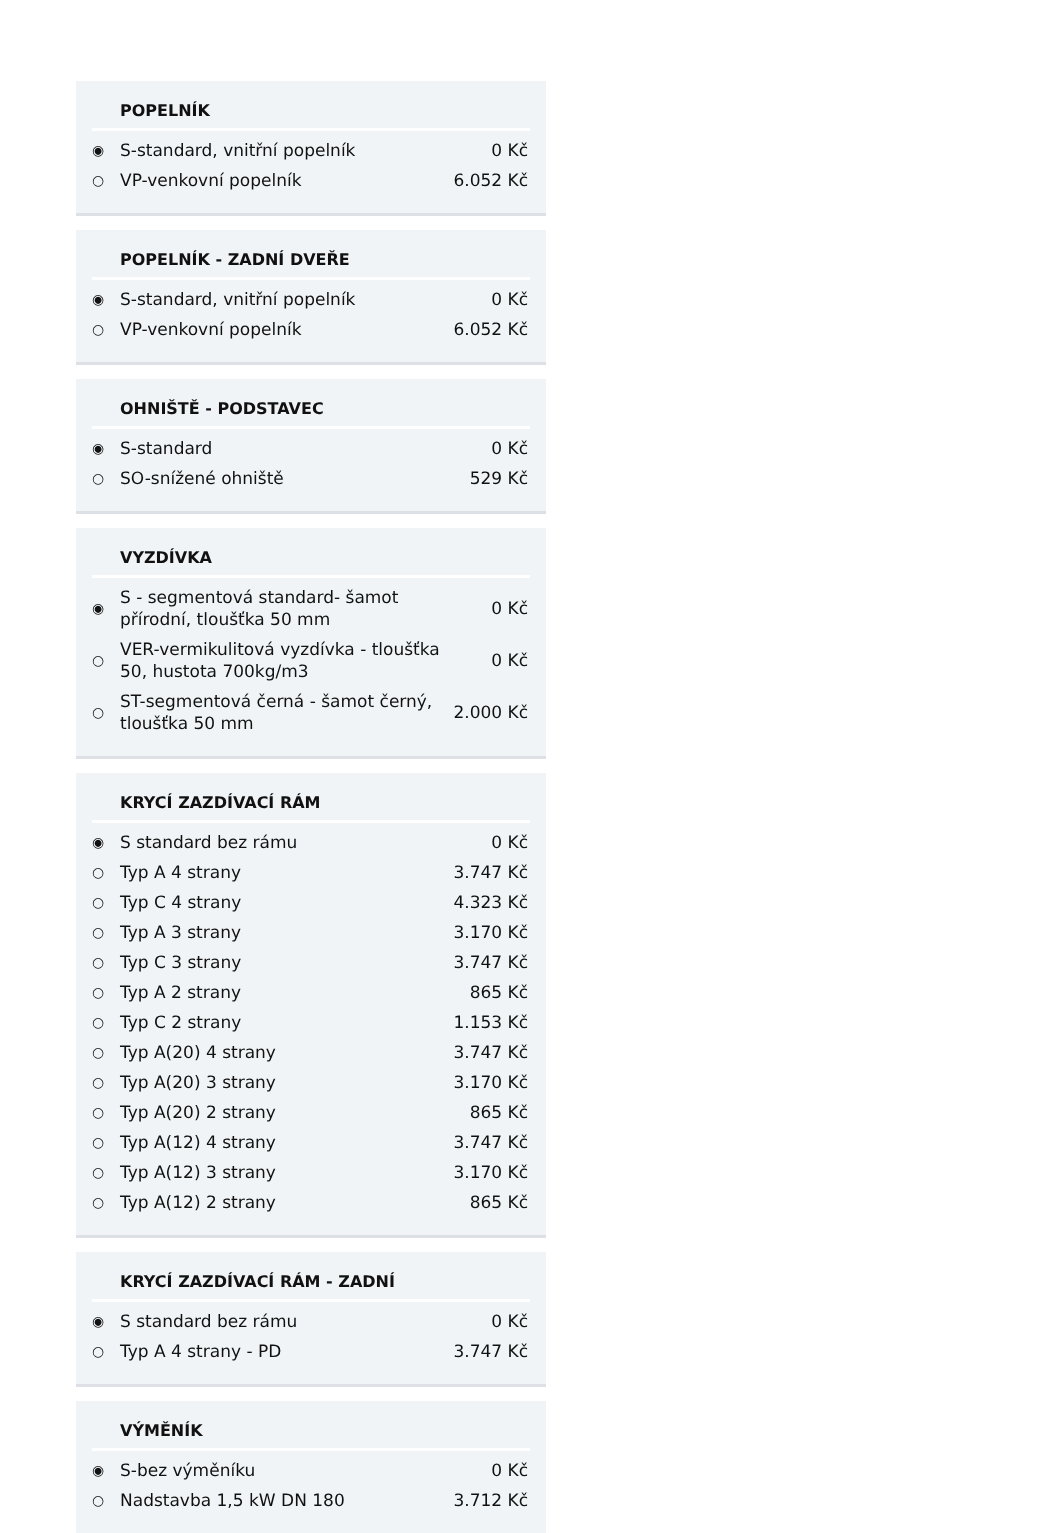| | POPELNÍK | |
| --- | --- | --- |
| ◉ | S-standard, vnitřní popelník | 0 Kč |
| ○ | VP-venkovní popelník | 6.052 Kč |
| | POPELNÍK - ZADNÍ DVEŘE | |
| --- | --- | --- |
| ◉ | S-standard, vnitřní popelník | 0 Kč |
| ○ | VP-venkovní popelník | 6.052 Kč |
| | OHNIŠTĚ - PODSTAVEC | |
| --- | --- | --- |
| ◉ | S-standard | 0 Kč |
| ○ | SO-snížené ohniště | 529 Kč |
| | VYZDÍVKA | |
| --- | --- | --- |
| ◉ | S - segmentová standard- šamot přírodní, tloušťka 50 mm | 0 Kč |
| ○ | VER-vermikulitová vyzdívka - tloušťka 50, hustota 700kg/m3 | 0 Kč |
| ○ | ST-segmentová černá - šamot černý, tloušťka 50 mm | 2.000 Kč |
| | KRYCÍ ZAZDÍVACÍ RÁM | |
| --- | --- | --- |
| ◉ | S standard bez rámu | 0 Kč |
| ○ | Typ A 4 strany | 3.747 Kč |
| ○ | Typ C 4 strany | 4.323 Kč |
| ○ | Typ A 3 strany | 3.170 Kč |
| ○ | Typ C 3 strany | 3.747 Kč |
| ○ | Typ A 2 strany | 865 Kč |
| ○ | Typ C 2 strany | 1.153 Kč |
| ○ | Typ A(20) 4 strany | 3.747 Kč |
| ○ | Typ A(20) 3 strany | 3.170 Kč |
| ○ | Typ A(20) 2 strany | 865 Kč |
| ○ | Typ A(12) 4 strany | 3.747 Kč |
| ○ | Typ A(12) 3 strany | 3.170 Kč |
| ○ | Typ A(12) 2 strany | 865 Kč |
| | KRYCÍ ZAZDÍVACÍ RÁM - ZADNÍ | |
| --- | --- | --- |
| ◉ | S standard bez rámu | 0 Kč |
| ○ | Typ A 4 strany - PD | 3.747 Kč |
| | VÝMĚNÍK | |
| --- | --- | --- |
| ◉ | S-bez výměníku | 0 Kč |
| ○ | Nadstavba 1,5 kW DN 180 | 3.712 Kč |